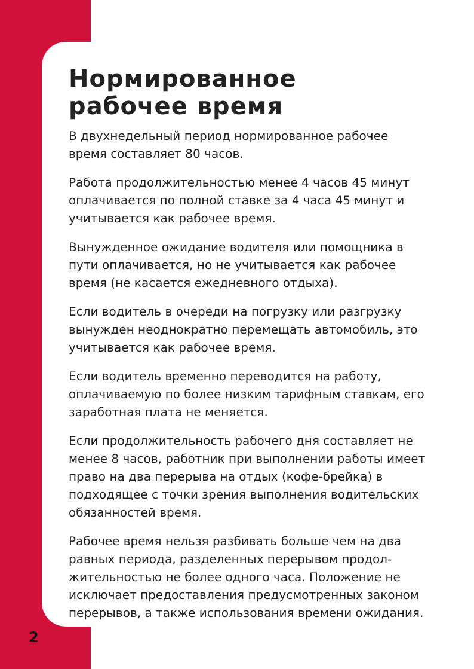Нормированное
рабочее время
В двухнедельный период нормированное рабочее время составляет 80 часов.
Работа продолжительностью менее 4 часов 45 минут оплачивается по полной ставке за 4 часа 45 минут и учитывается как рабочее время.
Вынужденное ожидание водителя или помощника в пути оплачивается, но не учитывается как рабочее время (не касается ежедневного отдыха).
Если водитель в очереди на погрузку или разгрузку вынужден неоднократно перемещать автомобиль, это учитывается как рабочее время.
Если водитель временно переводится на работу, оплачиваемую по более низким тарифным ставкам, его заработная плата не меняется.
Если продолжительность рабочего дня составляет не менее 8 часов, работник при выполнении работы имеет право на два перерыва на отдых (кофе-брейка) в подходящее с точки зрения выполнения водитель­ских обязанностей время.
Рабочее время нельзя разбивать больше чем на два равных периода, разделенных перерывом продол­жительностью не более одного часа. Положение не исключает предоставления предусмотренных зако­ном перерывов, а также использования времени ожи­дания.
2